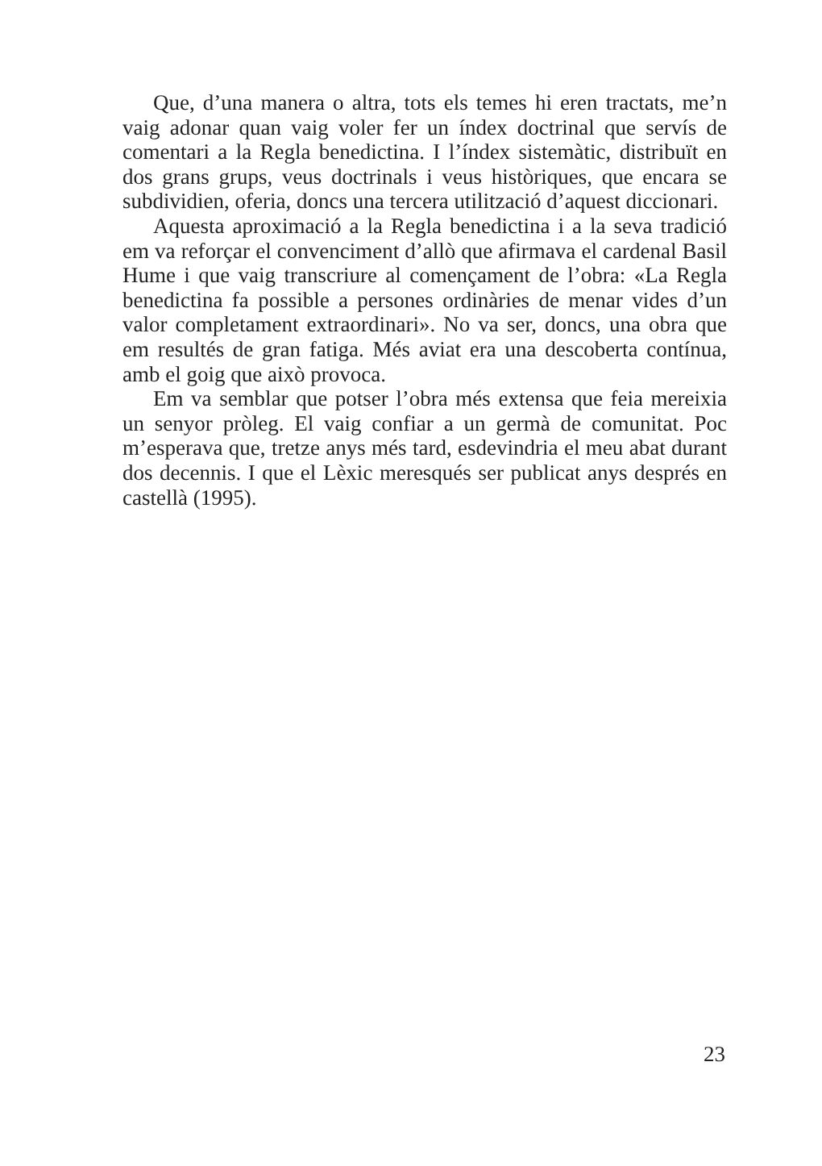Que, d’una manera o altra, tots els temes hi eren tractats, me’n vaig adonar quan vaig voler fer un índex doctrinal que servís de comentari a la Regla benedictina. I l’índex sistemàtic, distribuït en dos grans grups, veus doctrinals i veus històriques, que encara se subdividien, oferia, doncs una tercera utilització d’aquest diccionari.
Aquesta aproximació a la Regla benedictina i a la seva tradició em va reforçar el convenciment d’allò que afirmava el cardenal Basil Hume i que vaig transcriure al començament de l’obra: «La Regla benedictina fa possible a persones ordinàries de menar vides d’un valor completament extraordinari». No va ser, doncs, una obra que em resultés de gran fatiga. Més aviat era una descoberta contínua, amb el goig que això provoca.
Em va semblar que potser l’obra més extensa que feia mereixia un senyor pròleg. El vaig confiar a un germà de comunitat. Poc m’esperava que, tretze anys més tard, esdevindria el meu abat durant dos decennis. I que el Lèxic meresqués ser publicat anys després en castellà (1995).
23